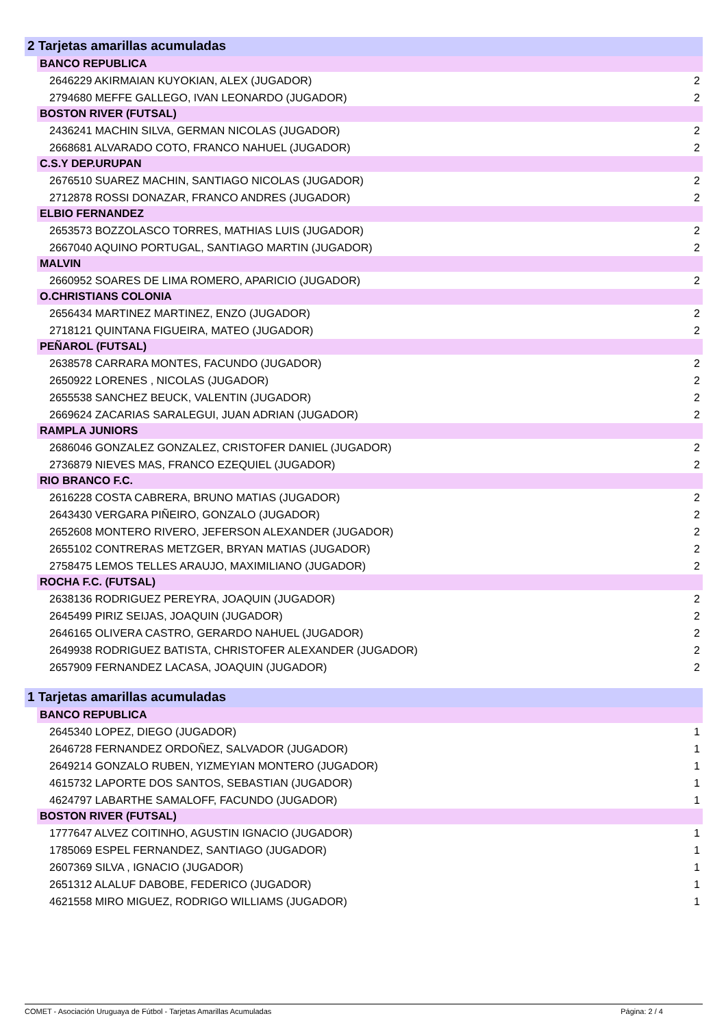2 Tarjetas amarillas acumuladas
BANCO REPUBLICA
| 2646229 AKIRMAIAN KUYOKIAN, ALEX (JUGADOR) | 2 |
| 2794680 MEFFE GALLEGO, IVAN LEONARDO (JUGADOR) | 2 |
BOSTON RIVER (FUTSAL)
| 2436241 MACHIN SILVA, GERMAN NICOLAS (JUGADOR) | 2 |
| 2668681 ALVARADO COTO, FRANCO NAHUEL (JUGADOR) | 2 |
C.S.Y DEP.URUPAN
| 2676510 SUAREZ MACHIN, SANTIAGO NICOLAS (JUGADOR) | 2 |
| 2712878 ROSSI DONAZAR, FRANCO ANDRES (JUGADOR) | 2 |
ELBIO FERNANDEZ
| 2653573 BOZZOLASCO TORRES, MATHIAS LUIS (JUGADOR) | 2 |
| 2667040 AQUINO PORTUGAL, SANTIAGO MARTIN (JUGADOR) | 2 |
MALVIN
| 2660952 SOARES DE LIMA ROMERO, APARICIO (JUGADOR) | 2 |
O.CHRISTIANS COLONIA
| 2656434 MARTINEZ MARTINEZ, ENZO (JUGADOR) | 2 |
| 2718121 QUINTANA FIGUEIRA, MATEO (JUGADOR) | 2 |
PEÑAROL (FUTSAL)
| 2638578 CARRARA MONTES, FACUNDO (JUGADOR) | 2 |
| 2650922 LORENES , NICOLAS (JUGADOR) | 2 |
| 2655538 SANCHEZ BEUCK, VALENTIN (JUGADOR) | 2 |
| 2669624 ZACARIAS SARALEGUI, JUAN ADRIAN (JUGADOR) | 2 |
RAMPLA JUNIORS
| 2686046 GONZALEZ GONZALEZ, CRISTOFER DANIEL (JUGADOR) | 2 |
| 2736879 NIEVES MAS, FRANCO EZEQUIEL (JUGADOR) | 2 |
RIO BRANCO F.C.
| 2616228 COSTA CABRERA, BRUNO MATIAS (JUGADOR) | 2 |
| 2643430 VERGARA PIÑEIRO, GONZALO (JUGADOR) | 2 |
| 2652608 MONTERO RIVERO, JEFERSON ALEXANDER (JUGADOR) | 2 |
| 2655102 CONTRERAS METZGER, BRYAN MATIAS (JUGADOR) | 2 |
| 2758475 LEMOS TELLES ARAUJO, MAXIMILIANO (JUGADOR) | 2 |
ROCHA F.C. (FUTSAL)
| 2638136 RODRIGUEZ PEREYRA, JOAQUIN (JUGADOR) | 2 |
| 2645499 PIRIZ SEIJAS, JOAQUIN (JUGADOR) | 2 |
| 2646165 OLIVERA CASTRO, GERARDO NAHUEL (JUGADOR) | 2 |
| 2649938 RODRIGUEZ BATISTA, CHRISTOFER ALEXANDER (JUGADOR) | 2 |
| 2657909 FERNANDEZ LACASA, JOAQUIN (JUGADOR) | 2 |
1 Tarjetas amarillas acumuladas
BANCO REPUBLICA
| 2645340 LOPEZ, DIEGO (JUGADOR) | 1 |
| 2646728 FERNANDEZ ORDOÑEZ, SALVADOR (JUGADOR) | 1 |
| 2649214 GONZALO RUBEN, YIZMEYIAN MONTERO (JUGADOR) | 1 |
| 4615732 LAPORTE DOS SANTOS, SEBASTIAN (JUGADOR) | 1 |
| 4624797 LABARTHE SAMALOFF, FACUNDO (JUGADOR) | 1 |
BOSTON RIVER (FUTSAL)
| 1777647 ALVEZ COITINHO, AGUSTIN IGNACIO (JUGADOR) | 1 |
| 1785069 ESPEL FERNANDEZ, SANTIAGO (JUGADOR) | 1 |
| 2607369 SILVA , IGNACIO (JUGADOR) | 1 |
| 2651312 ALALUF DABOBE, FEDERICO (JUGADOR) | 1 |
| 4621558 MIRO MIGUEZ, RODRIGO WILLIAMS (JUGADOR) | 1 |
COMET - Asociación Uruguaya de Fútbol - Tarjetas Amarillas Acumuladas Página: 2 / 4